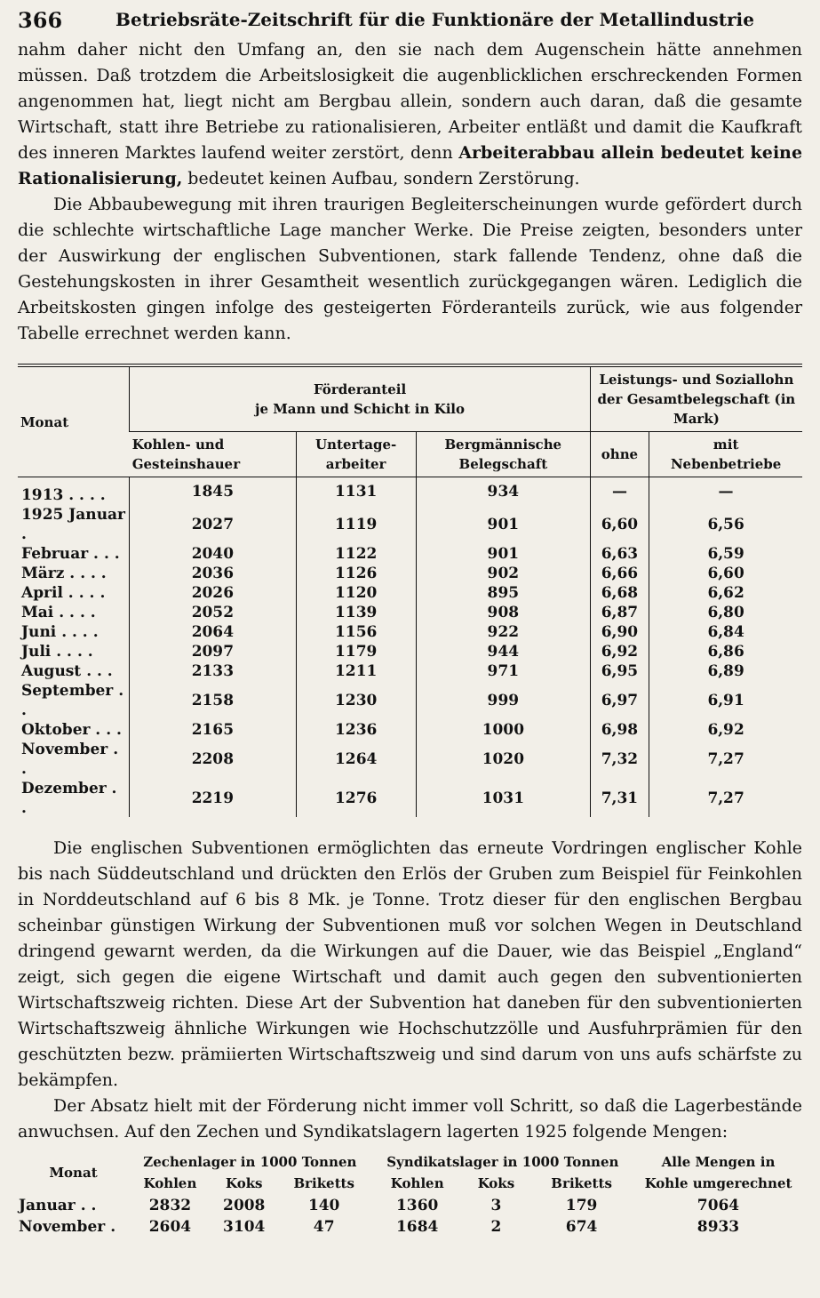366 Betriebsräte-Zeitschrift für die Funktionäre der Metallindustrie
nahm daher nicht den Umfang an, den sie nach dem Augenschein hätte annehmen müssen. Daß trotzdem die Arbeitslosigkeit die augenblicklichen erschreckenden Formen angenommen hat, liegt nicht am Bergbau allein, sondern auch daran, daß die gesamte Wirtschaft, statt ihre Betriebe zu rationalisieren, Arbeiter entläßt und damit die Kaufkraft des inneren Marktes laufend weiter zerstört, denn Arbeiterabbau allein bedeutet keine Rationalisierung, bedeutet keinen Aufbau, sondern Zerstörung.
Die Abbaubewegung mit ihren traurigen Begleiterscheinungen wurde gefördert durch die schlechte wirtschaftliche Lage mancher Werke. Die Preise zeigten, besonders unter der Auswirkung der englischen Subventionen, stark fallende Tendenz, ohne daß die Gestehungskosten in ihrer Gesamtheit wesentlich zurückgegangen wären. Lediglich die Arbeitskosten gingen infolge des gesteigerten Förderanteils zurück, wie aus folgender Tabelle errechnet werden kann.
| Monat | Förderanteil je Mann und Schicht in Kilo | | | Leistungs- und Soziallohn der Gesamtbelegschaft (in Mark) | |
| --- | --- | --- | --- | --- | --- |
| | Kohlen- und Gesteinshauer | Untertage-arbeiter | Bergmännische Belegschaft | ohne | mit Nebenbetriebe |
| 1913 . . . . | 1845 | 1131 | 934 | — | — |
| 1925 Januar . | 2027 | 1119 | 901 | 6,60 | 6,56 |
| Februar . . . | 2040 | 1122 | 901 | 6,63 | 6,59 |
| März . . . . | 2036 | 1126 | 902 | 6,66 | 6,60 |
| April . . . . | 2026 | 1120 | 895 | 6,68 | 6,62 |
| Mai . . . . | 2052 | 1139 | 908 | 6,87 | 6,80 |
| Juni . . . . | 2064 | 1156 | 922 | 6,90 | 6,84 |
| Juli . . . . | 2097 | 1179 | 944 | 6,92 | 6,86 |
| August . . . | 2133 | 1211 | 971 | 6,95 | 6,89 |
| September . . | 2158 | 1230 | 999 | 6,97 | 6,91 |
| Oktober . . . | 2165 | 1236 | 1000 | 6,98 | 6,92 |
| November . . | 2208 | 1264 | 1020 | 7,32 | 7,27 |
| Dezember . . | 2219 | 1276 | 1031 | 7,31 | 7,27 |
Die englischen Subventionen ermöglichten das erneute Vordringen englischer Kohle bis nach Süddeutschland und drückten den Erlös der Gruben zum Beispiel für Feinkohlen in Norddeutschland auf 6 bis 8 Mk. je Tonne. Trotz dieser für den englischen Bergbau scheinbar günstigen Wirkung der Subventionen muß vor solchen Wegen in Deutschland dringend gewarnt werden, da die Wirkungen auf die Dauer, wie das Beispiel „England“ zeigt, sich gegen die eigene Wirtschaft und damit auch gegen den subventionierten Wirtschaftszweig richten. Diese Art der Subvention hat daneben für den subventionierten Wirtschaftszweig ähnliche Wirkungen wie Hochschutzzölle und Ausfuhrprämien für den geschützten bezw. prämiierten Wirtschaftszweig und sind darum von uns aufs schärfste zu bekämpfen.
Der Absatz hielt mit der Förderung nicht immer voll Schritt, so daß die Lagerbestände anwuchsen. Auf den Zechen und Syndikatslagern lagerten 1925 folgende Mengen:
| Monat | Zechenlager in 1000 Tonnen | | | Syndikatslager in 1000 Tonnen | | | Alle Mengen in |
| --- | --- | --- | --- | --- | --- | --- | --- |
| | Kohlen | Koks | Briketts | Kohlen | Koks | Briketts | Kohle umgerechnet |
| Januar . . | 2832 | 2008 | 140 | 1360 | 3 | 179 | 7064 |
| November . | 2604 | 3104 | 47 | 1684 | 2 | 674 | 8933 |